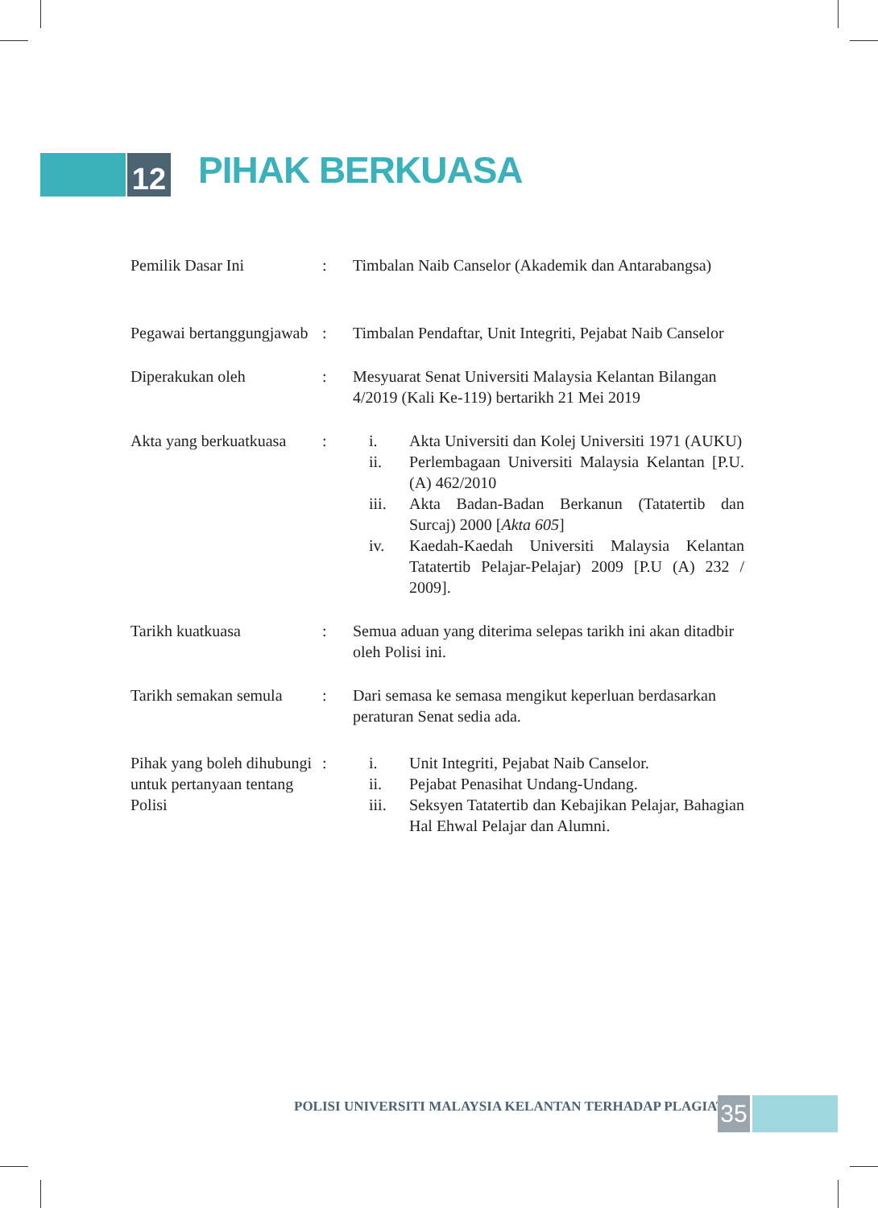12
PIHAK BERKUASA
| Pemilik Dasar Ini | : | Timbalan Naib Canselor (Akademik dan Antarabangsa) |
| Pegawai bertanggungjawab | : | Timbalan Pendaftar, Unit Integriti, Pejabat Naib Canselor |
| Diperakukan oleh | : | Mesyuarat Senat Universiti Malaysia Kelantan Bilangan 4/2019 (Kali Ke-119) bertarikh 21 Mei 2019 |
| Akta yang berkuatkuasa | : | i. Akta Universiti dan Kolej Universiti 1971 (AUKU) ii. Perlembagaan Universiti Malaysia Kelantan [P.U.(A) 462/2010 iii. Akta Badan-Badan Berkanun (Tatatertib dan Surcaj) 2000 [ Akta 605 ] iv. Kaedah-Kaedah Universiti Malaysia Kelantan Tatatertib Pelajar-Pelajar) 2009 [P.U (A) 232 / 2009]. |
| Tarikh kuatkuasa | : | Semua aduan yang diterima selepas tarikh ini akan ditadbir oleh Polisi ini. |
| Tarikh semakan semula | : | Dari semasa ke semasa mengikut keperluan berdasarkan peraturan Senat sedia ada. |
| Pihak yang boleh dihubungi untuk pertanyaan tentang Polisi | : | i. Unit Integriti, Pejabat Naib Canselor. ii. Pejabat Penasihat Undang-Undang. iii. Seksyen Tatatertib dan Kebajikan Pelajar, Bahagian Hal Ehwal Pelajar dan Alumni. |
POLISI UNIVERSITI MALAYSIA KELANTAN TERHADAP PLAGIAT
35